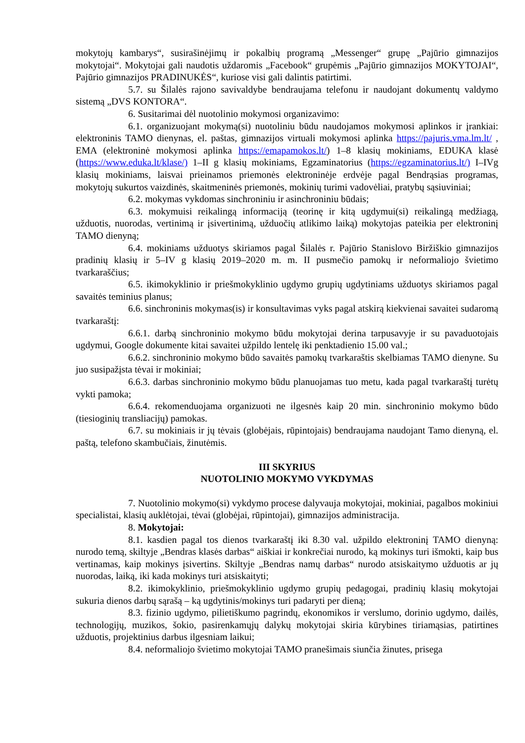mokytojų kambarys“, susirašinėjimų ir pokalbių programą „Messenger“ grupę „Pajūrio gimnazijos mokytojai“. Mokytojai gali naudotis uždaromis „Facebook“ grupėmis „Pajūrio gimnazijos MOKYTOJAI“, Pajūrio gimnazijos PRADINUKĖS“, kuriose visi gali dalintis patirtimi.
5.7. su Šilalės rajono savivaldybe bendraujama telefonu ir naudojant dokumentų valdymo sistemą „DVS KONTORA“.
6. Susitarimai dėl nuotolinio mokymosi organizavimo:
6.1. organizuojant mokymą(si) nuotoliniu būdu naudojamos mokymosi aplinkos ir įrankiai: elektroninis TAMO dienynas, el. paštas, gimnazijos virtuali mokymosi aplinka https://pajuris.vma.lm.lt/ , EMA (elektroninė mokymosi aplinka https://emapamokos.lt/) 1–8 klasių mokiniams, EDUKA klasė (https://www.eduka.lt/klase/) 1–II g klasių mokiniams, Egzaminatorius (https://egzaminatorius.lt/) I–IVg klasių mokiniams, laisvai prieinamos priemonės elektroninėje erdvėje pagal Bendrąsias programas, mokytojų sukurtos vaizdinės, skaitmeninės priemonės, mokinių turimi vadovėliai, pratybų sąsiuviniai;
6.2. mokymas vykdomas sinchroniniu ir asinchroniniu būdais;
6.3. mokymuisi reikalingą informaciją (teorinę ir kitą ugdymui(si) reikalingą medžiagą, užduotis, nuorodas, vertinimą ir įsivertinimą, užduočių atlikimo laiką) mokytojas pateikia per elektroninį TAMO dienyną;
6.4. mokiniams užduotys skiriamos pagal Šilalės r. Pajūrio Stanislovo Biržiškio gimnazijos pradinių klasių ir 5–IV g klasių 2019–2020 m. m. II pusmečio pamokų ir neformaliojo švietimo tvarkaraščius;
6.5. ikimokyklinio ir priešmokyklinio ugdymo grupių ugdytiniams užduotys skiriamos pagal savaitės teminius planus;
6.6. sinchroninis mokymas(is) ir konsultavimas vyks pagal atskirą kiekvienai savaitei sudaromą tvarkaraštį:
6.6.1. darbą sinchroninio mokymo būdu mokytojai derina tarpusavyje ir su pavaduotojais ugdymui, Google dokumente kitai savaitei užpildo lentelę iki penktadienio 15.00 val.;
6.6.2. sinchroninio mokymo būdo savaitės pamokų tvarkaraštis skelbiamas TAMO dienyne. Su juo susipažįsta tėvai ir mokiniai;
6.6.3. darbas sinchroninio mokymo būdu planuojamas tuo metu, kada pagal tvarkaraštį turėtų vykti pamoka;
6.6.4. rekomenduojama organizuoti ne ilgesnės kaip 20 min. sinchroninio mokymo būdo (tiesioginių transliacijų) pamokas.
6.7. su mokiniais ir jų tėvais (globėjais, rūpintojais) bendraujama naudojant Tamo dienyną, el. paštą, telefono skambučiais, žinutėmis.
III SKYRIUS
NUOTOLINIO MOKYMO VYKDYMAS
7. Nuotolinio mokymo(si) vykdymo procese dalyvauja mokytojai, mokiniai, pagalbos mokiniui specialistai, klasių auklėtojai, tėvai (globėjai, rūpintojai), gimnazijos administracija.
8. Mokytojai:
8.1. kasdien pagal tos dienos tvarkaraštį iki 8.30 val. užpildo elektroninį TAMO dienyną: nurodo temą, skiltyje „Bendras klasės darbas“ aiškiai ir konkrečiai nurodo, ką mokinys turi išmokti, kaip bus vertinamas, kaip mokinys įsivertins. Skiltyje „Bendras namų darbas“ nurodo atsiskaitymo užduotis ar jų nuorodas, laiką, iki kada mokinys turi atsiskaityti;
8.2. ikimokyklinio, priešmokyklinio ugdymo grupių pedagogai, pradinių klasių mokytojai sukuria dienos darbų sąrašą – ką ugdytinis/mokinys turi padaryti per dieną;
8.3. fizinio ugdymo, pilietiškumo pagrindų, ekonomikos ir verslumo, dorinio ugdymo, dailės, technologijų, muzikos, šokio, pasirenkamųjų dalykų mokytojai skiria kūrybines tiriamąsias, patirtines užduotis, projektinius darbus ilgesniam laikui;
8.4. neformaliojo švietimo mokytojai TAMO pranešimais siunčia žinutes, prisega